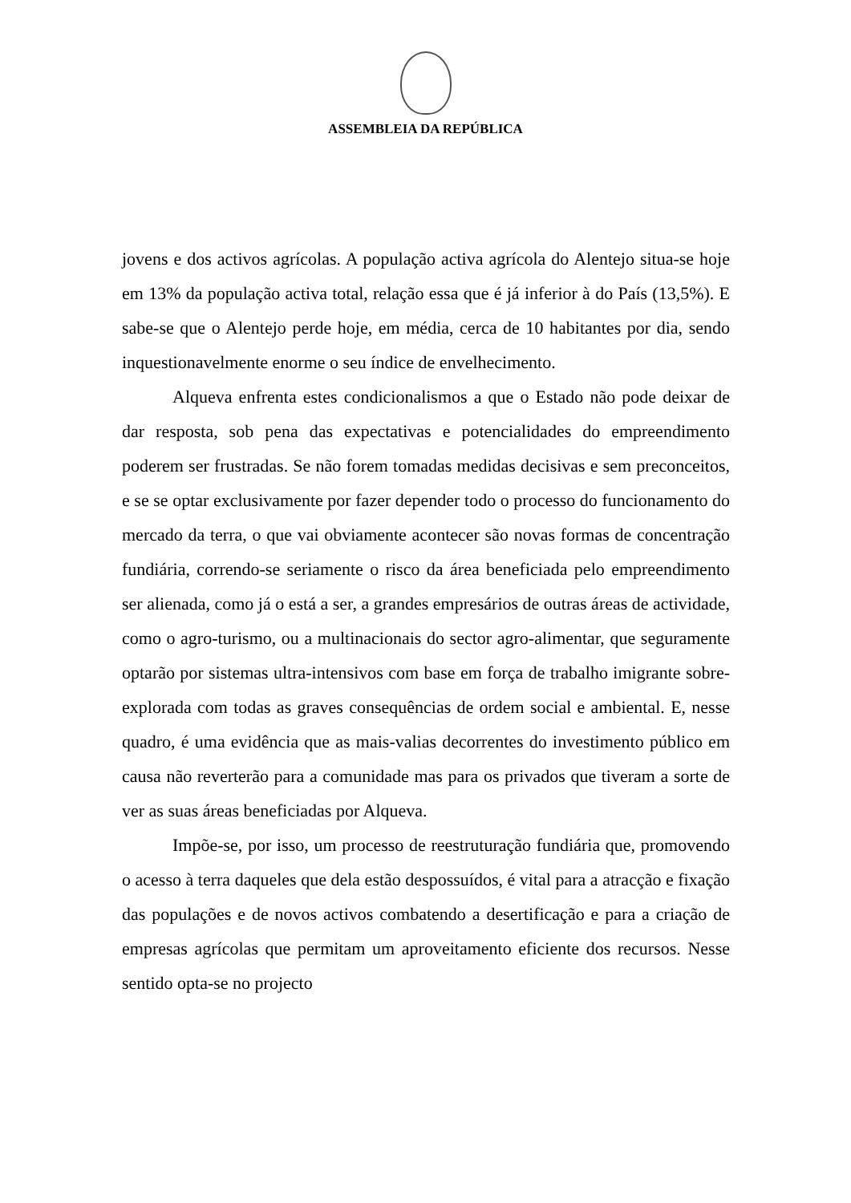ASSEMBLEIA DA REPÚBLICA
jovens e dos activos agrícolas. A população activa agrícola do Alentejo situa-se hoje em 13% da população activa total, relação essa que é já inferior à do País (13,5%). E sabe-se que o Alentejo perde hoje, em média, cerca de 10 habitantes por dia, sendo inquestionavelmente enorme o seu índice de envelhecimento.
Alqueva enfrenta estes condicionalismos a que o Estado não pode deixar de dar resposta, sob pena das expectativas e potencialidades do empreendimento poderem ser frustradas. Se não forem tomadas medidas decisivas e sem preconceitos, e se se optar exclusivamente por fazer depender todo o processo do funcionamento do mercado da terra, o que vai obviamente acontecer são novas formas de concentração fundiária, correndo-se seriamente o risco da área beneficiada pelo empreendimento ser alienada, como já o está a ser, a grandes empresários de outras áreas de actividade, como o agro-turismo, ou a multinacionais do sector agro-alimentar, que seguramente optarão por sistemas ultra-intensivos com base em força de trabalho imigrante sobre-explorada com todas as graves consequências de ordem social e ambiental. E, nesse quadro, é uma evidência que as mais-valias decorrentes do investimento público em causa não reverterão para a comunidade mas para os privados que tiveram a sorte de ver as suas áreas beneficiadas por Alqueva.
Impõe-se, por isso, um processo de reestruturação fundiária que, promovendo o acesso à terra daqueles que dela estão despossuídos, é vital para a atracção e fixação das populações e de novos activos combatendo a desertificação e para a criação de empresas agrícolas que permitam um aproveitamento eficiente dos recursos. Nesse sentido opta-se no projecto